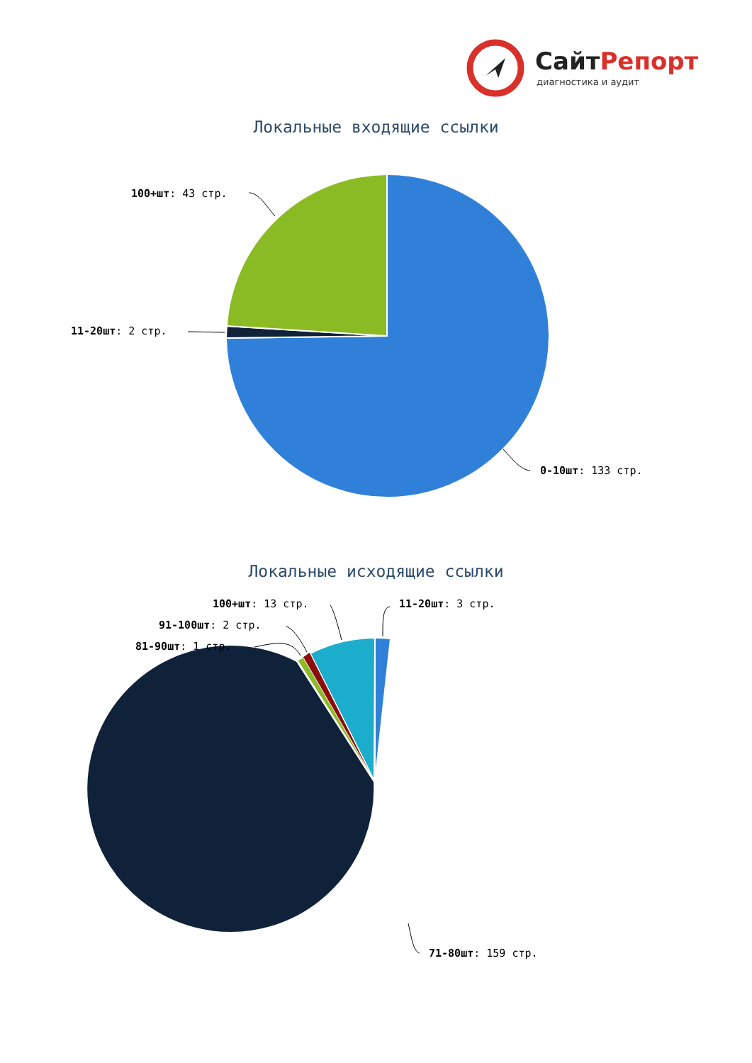СайтРепорт
диагностика и аудит
Локальные входящие ссылки
100+шт: 43 стр.
11-20шт: 2 стр.
0-10шт: 133 стр.
Локальные исходящие ссылки
100+шт: 13 стр. 11-20шт: 3 стр.
91-100шт: 2 стр.
81-90шт: 1 стр.
71-80шт: 159 стр.